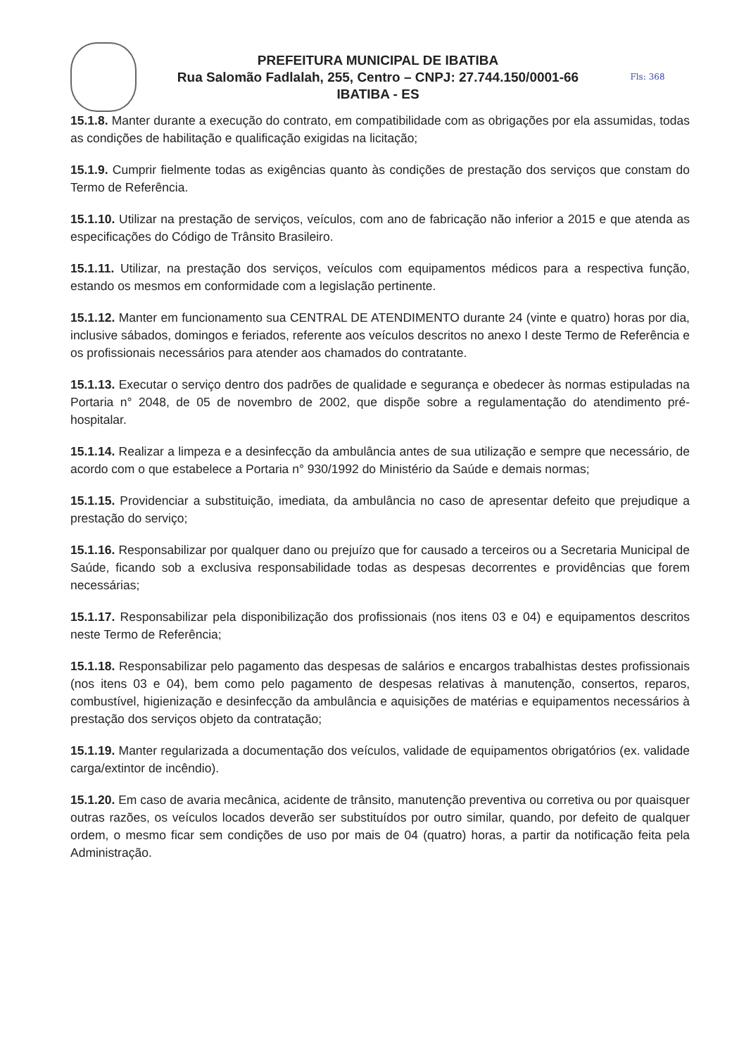PREFEITURA MUNICIPAL DE IBATIBA
Rua Salomão Fadlalah, 255, Centro – CNPJ: 27.744.150/0001-66
IBATIBA - ES
Fls: 368
15.1.8. Manter durante a execução do contrato, em compatibilidade com as obrigações por ela assumidas, todas as condições de habilitação e qualificação exigidas na licitação;
15.1.9. Cumprir fielmente todas as exigências quanto às condições de prestação dos serviços que constam do Termo de Referência.
15.1.10. Utilizar na prestação de serviços, veículos, com ano de fabricação não inferior a 2015 e que atenda as especificações do Código de Trânsito Brasileiro.
15.1.11. Utilizar, na prestação dos serviços, veículos com equipamentos médicos para a respectiva função, estando os mesmos em conformidade com a legislação pertinente.
15.1.12. Manter em funcionamento sua CENTRAL DE ATENDIMENTO durante 24 (vinte e quatro) horas por dia, inclusive sábados, domingos e feriados, referente aos veículos descritos no anexo I deste Termo de Referência e os profissionais necessários para atender aos chamados do contratante.
15.1.13. Executar o serviço dentro dos padrões de qualidade e segurança e obedecer às normas estipuladas na Portaria n° 2048, de 05 de novembro de 2002, que dispõe sobre a regulamentação do atendimento pré-hospitalar.
15.1.14. Realizar a limpeza e a desinfecção da ambulância antes de sua utilização e sempre que necessário, de acordo com o que estabelece a Portaria n° 930/1992 do Ministério da Saúde e demais normas;
15.1.15. Providenciar a substituição, imediata, da ambulância no caso de apresentar defeito que prejudique a prestação do serviço;
15.1.16. Responsabilizar por qualquer dano ou prejuízo que for causado a terceiros ou a Secretaria Municipal de Saúde, ficando sob a exclusiva responsabilidade todas as despesas decorrentes e providências que forem necessárias;
15.1.17. Responsabilizar pela disponibilização dos profissionais (nos itens 03 e 04) e equipamentos descritos neste Termo de Referência;
15.1.18. Responsabilizar pelo pagamento das despesas de salários e encargos trabalhistas destes profissionais (nos itens 03 e 04), bem como pelo pagamento de despesas relativas à manutenção, consertos, reparos, combustível, higienização e desinfecção da ambulância e aquisições de matérias e equipamentos necessários à prestação dos serviços objeto da contratação;
15.1.19. Manter regularizada a documentação dos veículos, validade de equipamentos obrigatórios (ex. validade carga/extintor de incêndio).
15.1.20. Em caso de avaria mecânica, acidente de trânsito, manutenção preventiva ou corretiva ou por quaisquer outras razões, os veículos locados deverão ser substituídos por outro similar, quando, por defeito de qualquer ordem, o mesmo ficar sem condições de uso por mais de 04 (quatro) horas, a partir da notificação feita pela Administração.